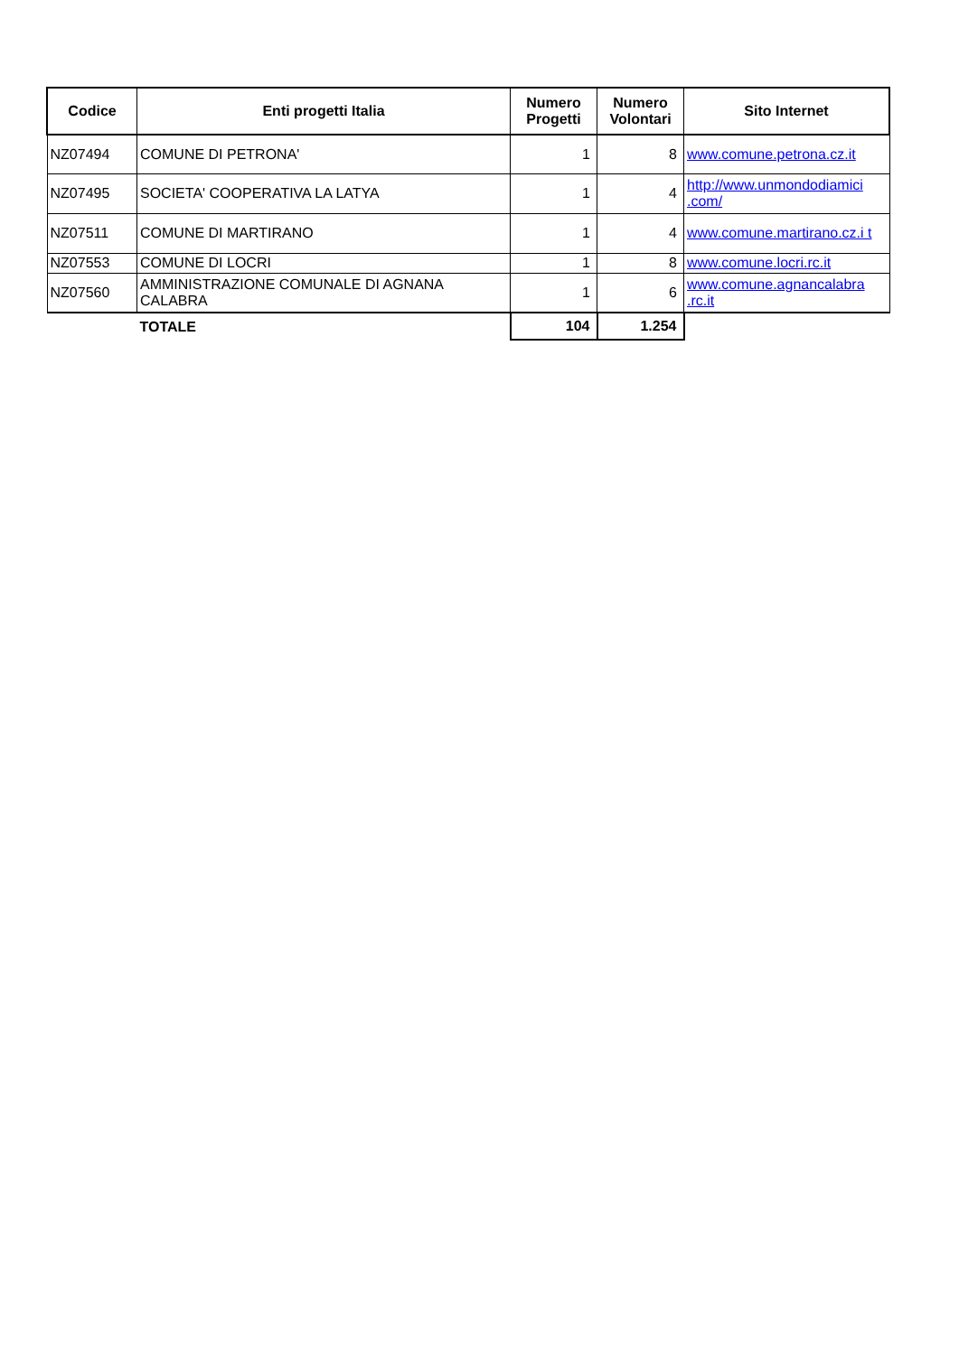| Codice | Enti progetti Italia | Numero Progetti | Numero Volontari | Sito Internet |
| --- | --- | --- | --- | --- |
| NZ07494 | COMUNE DI PETRONA' | 1 | 8 | www.comune.petrona.cz.it |
| NZ07495 | SOCIETA' COOPERATIVA LA LATYA | 1 | 4 | http://www.unmondodiamici .com/ |
| NZ07511 | COMUNE DI MARTIRANO | 1 | 4 | www.comune.martirano.cz.i t |
| NZ07553 | COMUNE DI LOCRI | 1 | 8 | www.comune.locri.rc.it |
| NZ07560 | AMMINISTRAZIONE COMUNALE DI AGNANA CALABRA | 1 | 6 | www.comune.agnancalabra .rc.it |
| | TOTALE | 104 | 1.254 | |